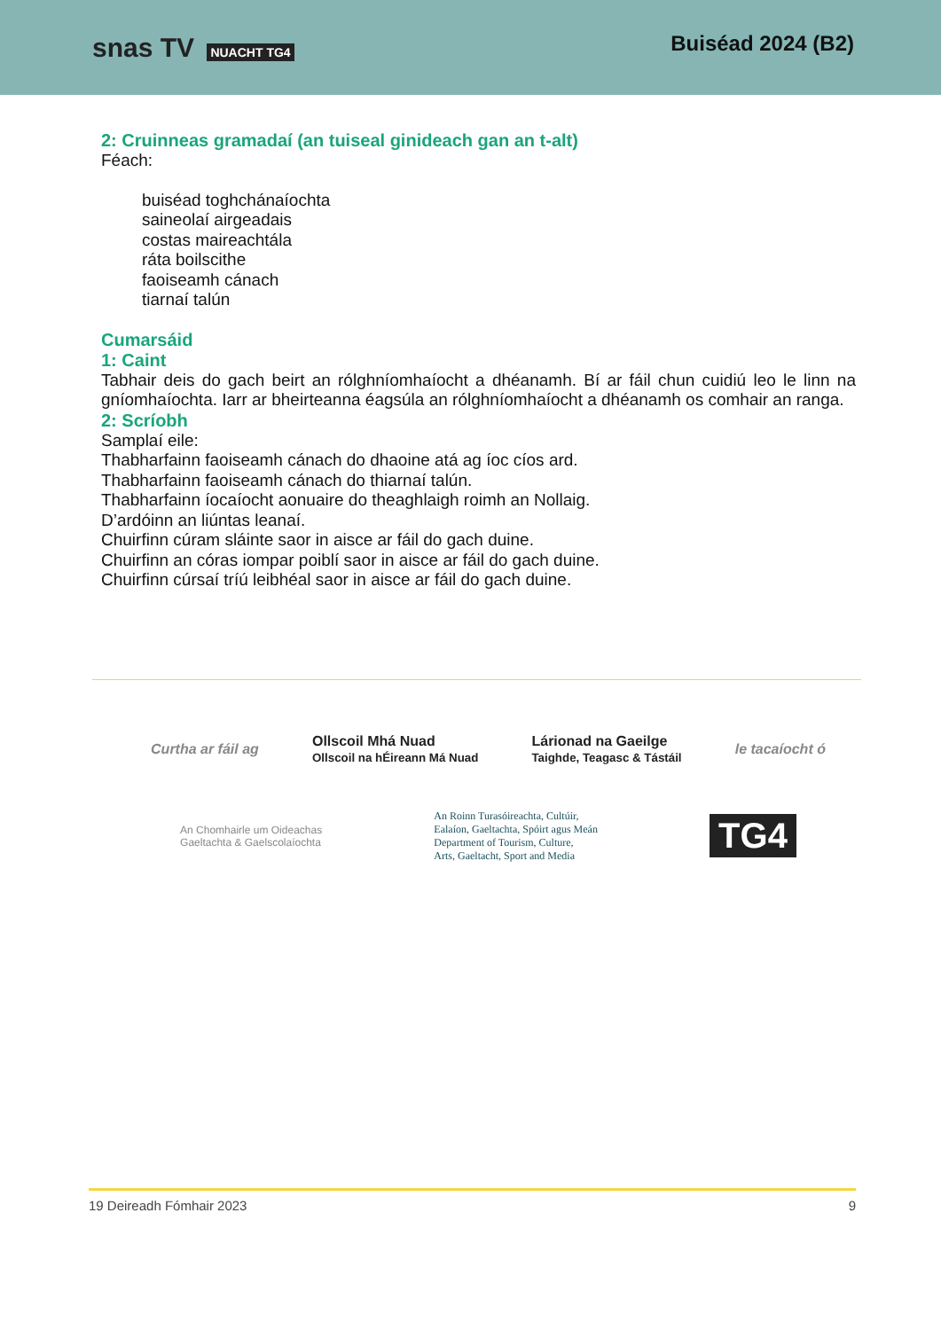snas TV NUACHT TG4
Buiséad 2024 (B2)
2: Cruinneas gramadaí (an tuiseal ginideach gan an t-alt)
Féach:
buiséad toghchánaíochta
saineolaí airgeadais
costas maireachtála
ráta boilscithe
faoiseamh cánach
tiarnaí talún
Cumarsáid
1: Caint
Tabhair deis do gach beirt an rólghníomhaíocht a dhéanamh. Bí ar fáil chun cuidiú leo le linn na gníomhaíochta. Iarr ar bheirteanna éagsúla an rólghníomhaíocht a dhéanamh os comhair an ranga.
2: Scríobh
Samplaí eile:
Thabharfainn faoiseamh cánach do dhaoine atá ag íoc cíos ard.
Thabharfainn faoiseamh cánach do thiarnaí talún.
Thabharfainn íocaíocht aonuaire do theaghlaigh roimh an Nollaig.
D’ardóinn an liúntas leanaí.
Chuirfinn cúram sláinte saor in aisce ar fáil do gach duine.
Chuirfinn an córas iompar poiblí saor in aisce ar fáil do gach duine.
Chuirfinn cúrsaí tríú leibhéal saor in aisce ar fáil do gach duine.
Curtha ar fáil ag Ollscoil Mhá Nuad
Ollscoil na hÉireann Má Nuad Lárionad na Gaeilge
Taighde, Teagasc & Tástáil le tacaíocht ó
An Chomhairle um Oideachas
Gaeltachta & Gaelscolaíochta An Roinn Turasóireachta, Cultúir,
Ealaíon, Gaeltachta, Spóirt agus Meán
Department of Tourism, Culture,
Arts, Gaeltacht, Sport and Media TG4
19 Deireadh Fómhair 2023 9